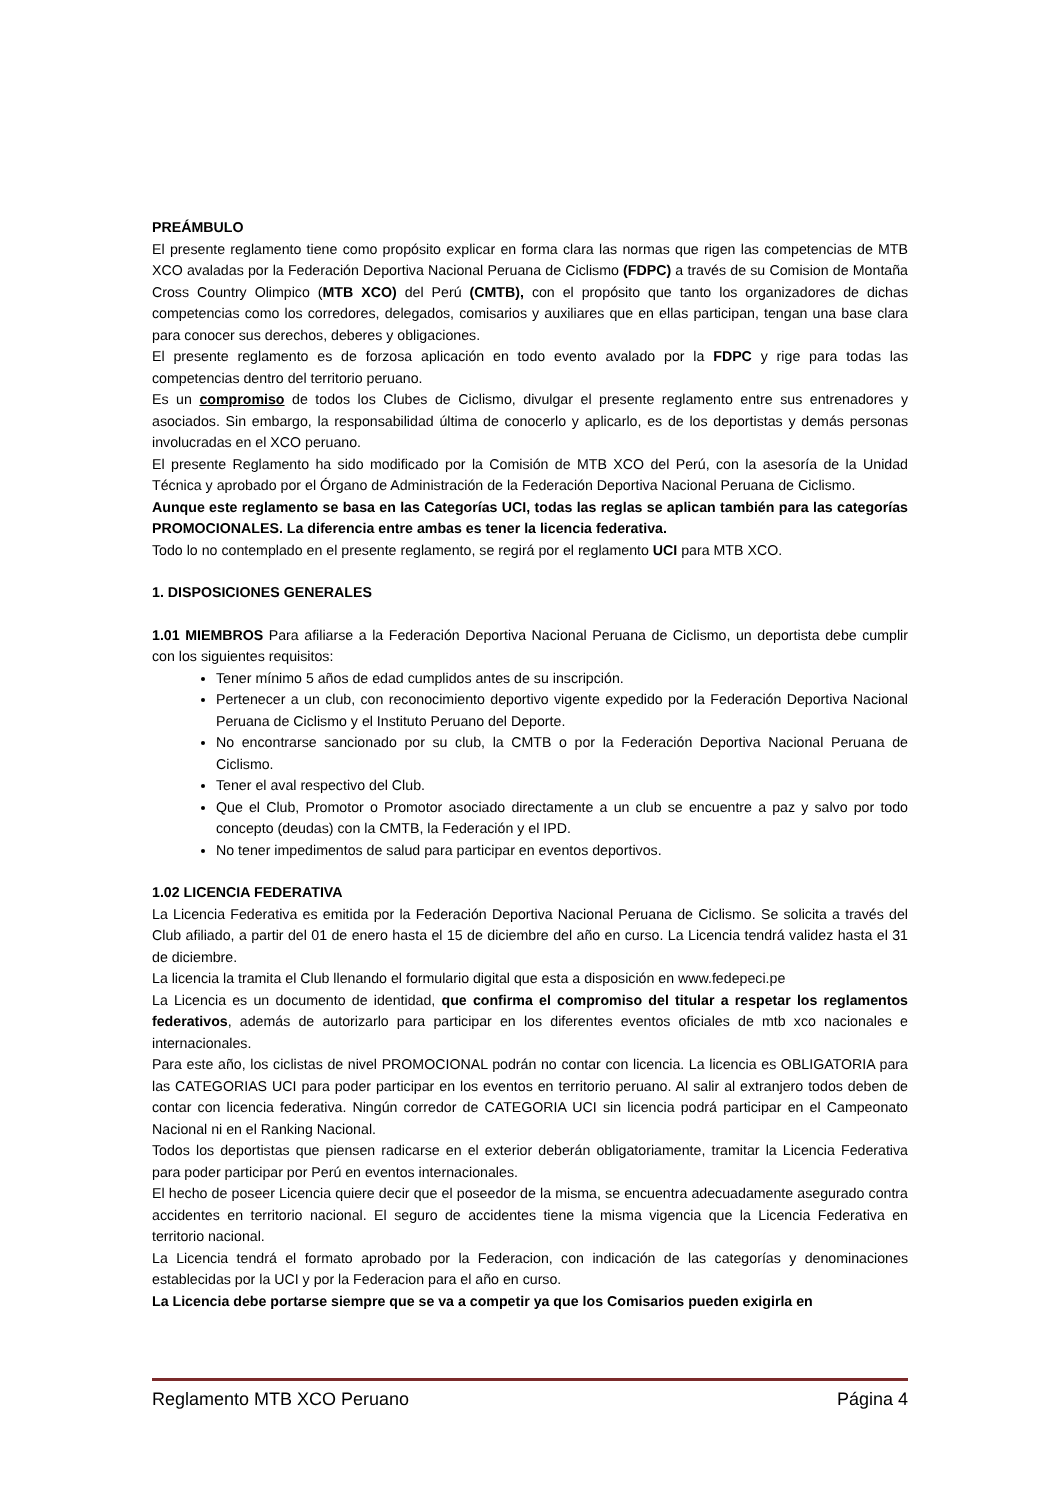PREÁMBULO
El presente reglamento tiene como propósito explicar en forma clara las normas que rigen las competencias de MTB XCO avaladas por la Federación Deportiva Nacional Peruana de Ciclismo (FDPC) a través de su Comision de Montaña Cross Country Olimpico (MTB XCO) del Perú (CMTB), con el propósito que tanto los organizadores de dichas competencias como los corredores, delegados, comisarios y auxiliares que en ellas participan, tengan una base clara para conocer sus derechos, deberes y obligaciones.
El presente reglamento es de forzosa aplicación en todo evento avalado por la FDPC y rige para todas las competencias dentro del territorio peruano.
Es un compromiso de todos los Clubes de Ciclismo, divulgar el presente reglamento entre sus entrenadores y asociados. Sin embargo, la responsabilidad última de conocerlo y aplicarlo, es de los deportistas y demás personas involucradas en el XCO peruano.
El presente Reglamento ha sido modificado por la Comisión de MTB XCO del Perú, con la asesoría de la Unidad Técnica y aprobado por el Órgano de Administración de la Federación Deportiva Nacional Peruana de Ciclismo.
Aunque este reglamento se basa en las Categorías UCI, todas las reglas se aplican también para las categorías PROMOCIONALES. La diferencia entre ambas es tener la licencia federativa.
Todo lo no contemplado en el presente reglamento, se regirá por el reglamento UCI para MTB XCO.
1. DISPOSICIONES GENERALES
1.01 MIEMBROS Para afiliarse a la Federación Deportiva Nacional Peruana de Ciclismo, un deportista debe cumplir con los siguientes requisitos:
Tener mínimo 5 años de edad cumplidos antes de su inscripción.
Pertenecer a un club, con reconocimiento deportivo vigente expedido por la Federación Deportiva Nacional Peruana de Ciclismo y el Instituto Peruano del Deporte.
No encontrarse sancionado por su club, la CMTB o por la Federación Deportiva Nacional Peruana de Ciclismo.
Tener el aval respectivo del Club.
Que el Club, Promotor o Promotor asociado directamente a un club se encuentre a paz y salvo por todo concepto (deudas) con la CMTB, la Federación y el IPD.
No tener impedimentos de salud para participar en eventos deportivos.
1.02 LICENCIA FEDERATIVA
La Licencia Federativa es emitida por la Federación Deportiva Nacional Peruana de Ciclismo. Se solicita a través del Club afiliado, a partir del 01 de enero hasta el 15 de diciembre del año en curso. La Licencia tendrá validez hasta el 31 de diciembre.
La licencia la tramita el Club llenando el formulario digital que esta a disposición en www.fedepeci.pe
La Licencia es un documento de identidad, que confirma el compromiso del titular a respetar los reglamentos federativos, además de autorizarlo para participar en los diferentes eventos oficiales de mtb xco nacionales e internacionales.
Para este año, los ciclistas de nivel PROMOCIONAL podrán no contar con licencia. La licencia es OBLIGATORIA para las CATEGORIAS UCI para poder participar en los eventos en territorio peruano. Al salir al extranjero todos deben de contar con licencia federativa. Ningún corredor de CATEGORIA UCI sin licencia podrá participar en el Campeonato Nacional ni en el Ranking Nacional.
Todos los deportistas que piensen radicarse en el exterior deberán obligatoriamente, tramitar la Licencia Federativa para poder participar por Perú en eventos internacionales.
El hecho de poseer Licencia quiere decir que el poseedor de la misma, se encuentra adecuadamente asegurado contra accidentes en territorio nacional. El seguro de accidentes tiene la misma vigencia que la Licencia Federativa en territorio nacional.
La Licencia tendrá el formato aprobado por la Federacion, con indicación de las categorías y denominaciones establecidas por la UCI y por la Federacion para el año en curso.
La Licencia debe portarse siempre que se va a competir ya que los Comisarios pueden exigirla en
Reglamento MTB XCO Peruano Página 4